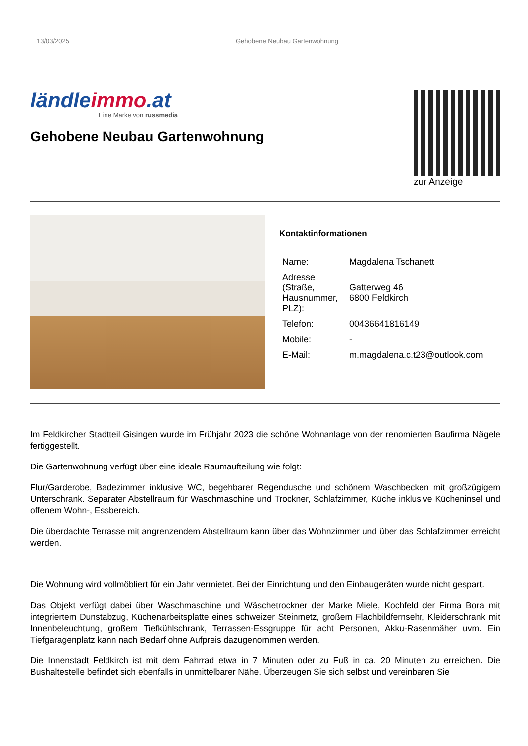13/03/2025 Gehobene Neubau Gartenwohnung
ländleimmo.at
Eine Marke von russmedia
Gehobene Neubau Gartenwohnung
zur Anzeige
Kontaktinformationen
| Name: | Magdalena Tschanett |
| Adresse (Straße, Hausnummer, PLZ): | Gatterweg 46 6800 Feldkirch |
| Telefon: | 00436641816149 |
| Mobile: | - |
| E-Mail: | m.magdalena.c.t23@outlook.com |
Im Feldkircher Stadtteil Gisingen wurde im Frühjahr 2023 die schöne Wohnanlage von der renomierten Baufirma Nägele fertiggestellt.
Die Gartenwohnung verfügt über eine ideale Raumaufteilung wie folgt:
Flur/Garderobe, Badezimmer inklusive WC, begehbarer Regendusche und schönem Waschbecken mit großzügigem Unterschrank. Separater Abstellraum für Waschmaschine und Trockner, Schlafzimmer, Küche inklusive Kücheninsel und offenem Wohn-, Essbereich.
Die überdachte Terrasse mit angrenzendem Abstellraum kann über das Wohnzimmer und über das Schlafzimmer erreicht werden.
Die Wohnung wird vollmöbliert für ein Jahr vermietet. Bei der Einrichtung und den Einbaugeräten wurde nicht gespart.
Das Objekt verfügt dabei über Waschmaschine und Wäschetrockner der Marke Miele, Kochfeld der Firma Bora mit integriertem Dunstabzug, Küchenarbeitsplatte eines schweizer Steinmetz, großem Flachbildfernsehr, Kleiderschrank mit Innenbeleuchtung, großem Tiefkühlschrank, Terrassen-Essgruppe für acht Personen, Akku-Rasenmäher uvm. Ein Tiefgaragenplatz kann nach Bedarf ohne Aufpreis dazugenommen werden.
Die Innenstadt Feldkirch ist mit dem Fahrrad etwa in 7 Minuten oder zu Fuß in ca. 20 Minuten zu erreichen. Die Bushaltestelle befindet sich ebenfalls in unmittelbarer Nähe. Überzeugen Sie sich selbst und vereinbaren Sie